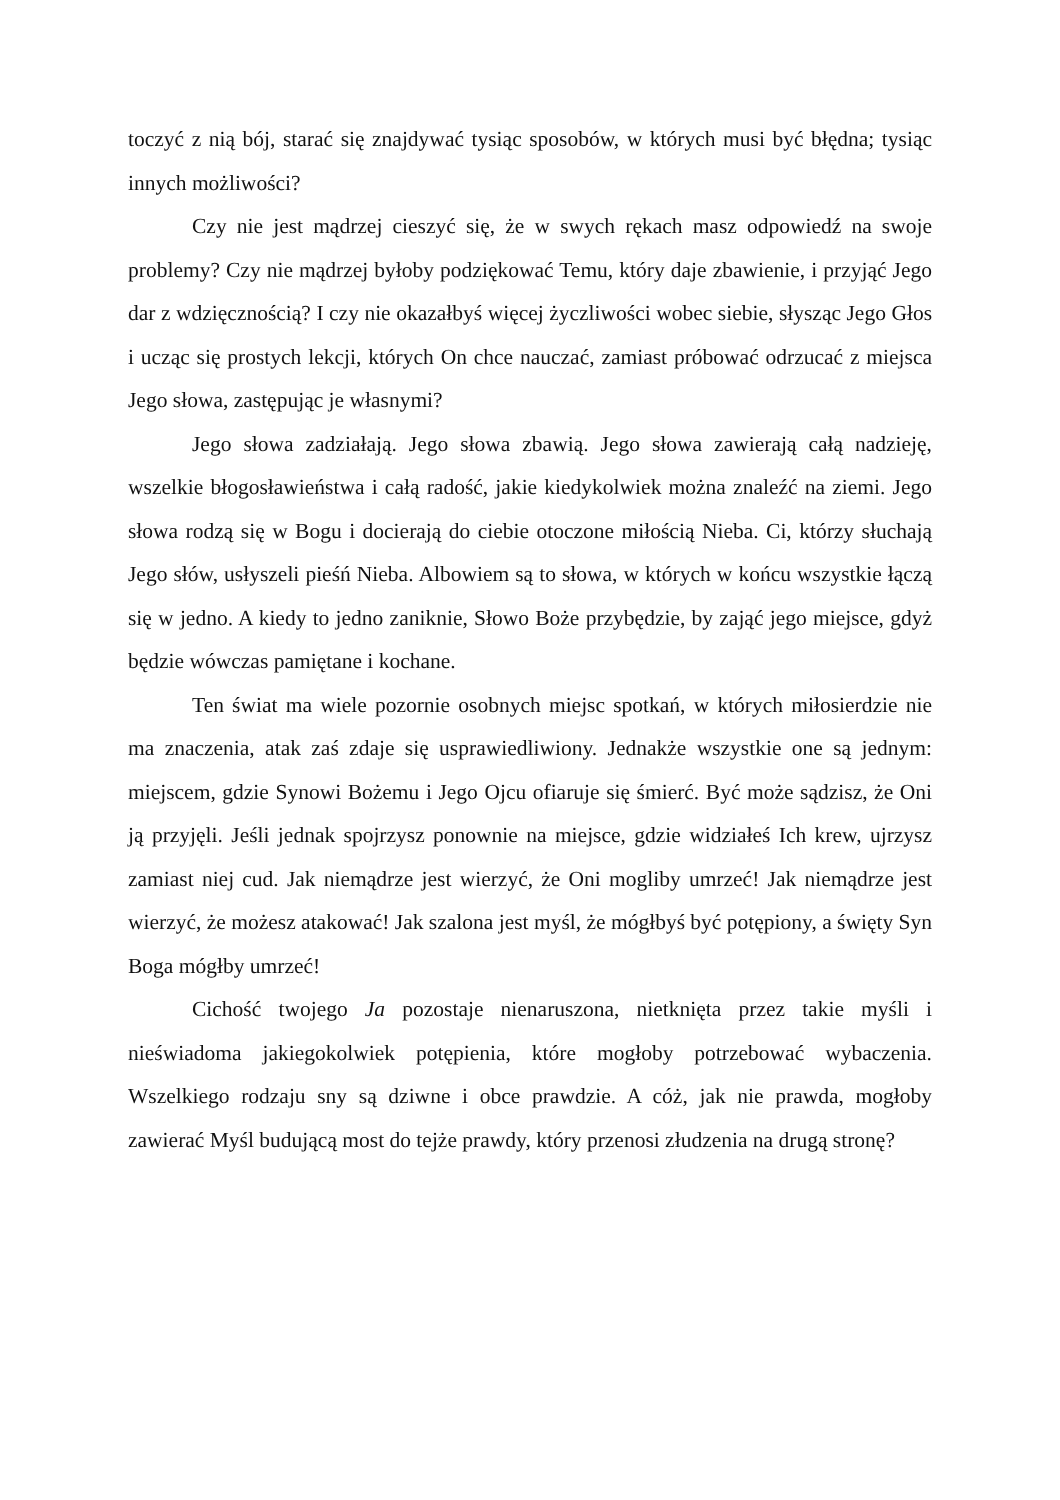toczyć z nią bój, starać się znajdywać tysiąc sposobów, w których musi być błędna; tysiąc innych możliwości?
Czy nie jest mądrzej cieszyć się, że w swych rękach masz odpowiedź na swoje problemy? Czy nie mądrzej byłoby podziękować Temu, który daje zbawienie, i przyjąć Jego dar z wdzięcznością? I czy nie okazałbyś więcej życzliwości wobec siebie, słysząc Jego Głos i ucząc się prostych lekcji, których On chce nauczać, zamiast próbować odrzucać z miejsca Jego słowa, zastępując je własnymi?
Jego słowa zadziałają. Jego słowa zbawią. Jego słowa zawierają całą nadzieję, wszelkie błogosławieństwa i całą radość, jakie kiedykolwiek można znaleźć na ziemi. Jego słowa rodzą się w Bogu i docierają do ciebie otoczone miłością Nieba. Ci, którzy słuchają Jego słów, usłyszeli pieśń Nieba. Albowiem są to słowa, w których w końcu wszystkie łączą się w jedno. A kiedy to jedno zaniknie, Słowo Boże przybędzie, by zająć jego miejsce, gdyż będzie wówczas pamiętane i kochane.
Ten świat ma wiele pozornie osobnych miejsc spotkań, w których miłosierdzie nie ma znaczenia, atak zaś zdaje się usprawiedliwiony. Jednakże wszystkie one są jednym: miejscem, gdzie Synowi Bożemu i Jego Ojcu ofiaruje się śmierć. Być może sądzisz, że Oni ją przyjęli. Jeśli jednak spojrzysz ponownie na miejsce, gdzie widziałeś Ich krew, ujrzysz zamiast niej cud. Jak niemądrze jest wierzyć, że Oni mogliby umrzeć! Jak niemądrze jest wierzyć, że możesz atakować! Jak szalona jest myśl, że mógłbyś być potępiony, a święty Syn Boga mógłby umrzeć!
Cichość twojego Ja pozostaje nienaruszona, nietknięta przez takie myśli i nieświadoma jakiegokolwiek potępienia, które mogłoby potrzebować wybaczenia. Wszelkiego rodzaju sny są dziwne i obce prawdzie. A cóż, jak nie prawda, mogłoby zawierać Myśl budującą most do tejże prawdy, który przenosi złudzenia na drugą stronę?